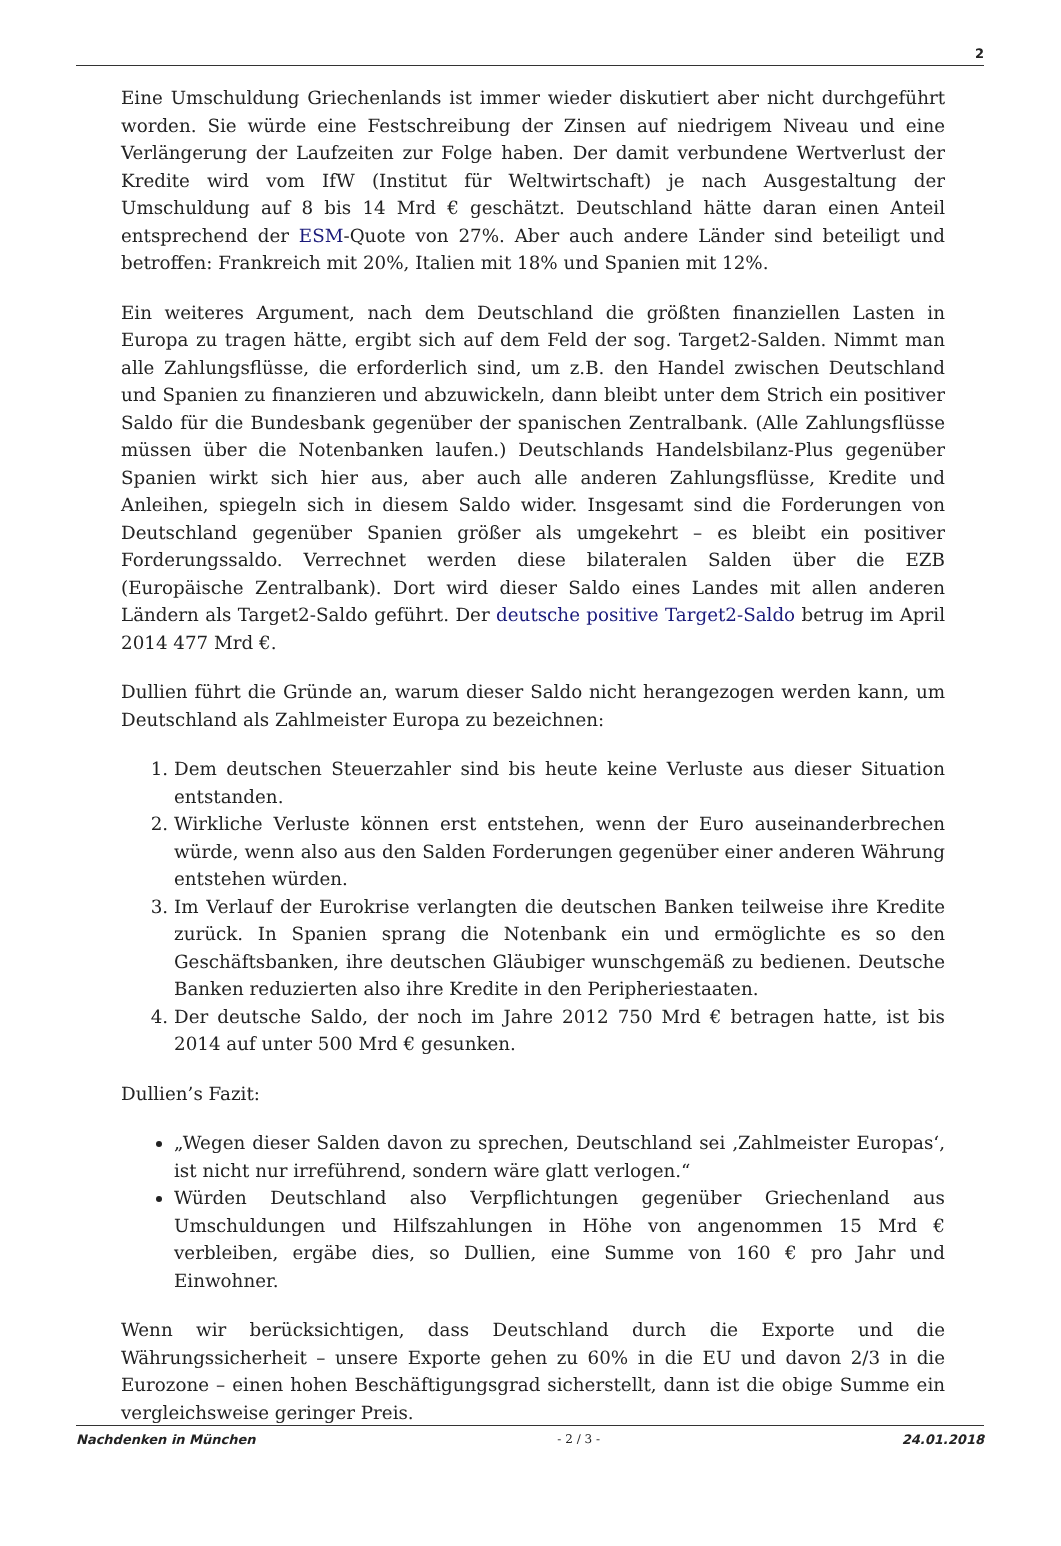2
Eine Umschuldung Griechenlands ist immer wieder diskutiert aber nicht durchgeführt worden. Sie würde eine Festschreibung der Zinsen auf niedrigem Niveau und eine Verlängerung der Laufzeiten zur Folge haben. Der damit verbundene Wertverlust der Kredite wird vom IfW (Institut für Weltwirtschaft) je nach Ausgestaltung der Umschuldung auf 8 bis 14 Mrd € geschätzt. Deutschland hätte daran einen Anteil entsprechend der ESM-Quote von 27%. Aber auch andere Länder sind beteiligt und betroffen: Frankreich mit 20%, Italien mit 18% und Spanien mit 12%.
Ein weiteres Argument, nach dem Deutschland die größten finanziellen Lasten in Europa zu tragen hätte, ergibt sich auf dem Feld der sog. Target2-Salden. Nimmt man alle Zahlungsflüsse, die erforderlich sind, um z.B. den Handel zwischen Deutschland und Spanien zu finanzieren und abzuwickeln, dann bleibt unter dem Strich ein positiver Saldo für die Bundesbank gegenüber der spanischen Zentralbank. (Alle Zahlungsflüsse müssen über die Notenbanken laufen.) Deutschlands Handelsbilanz-Plus gegenüber Spanien wirkt sich hier aus, aber auch alle anderen Zahlungsflüsse, Kredite und Anleihen, spiegeln sich in diesem Saldo wider. Insgesamt sind die Forderungen von Deutschland gegenüber Spanien größer als umgekehrt – es bleibt ein positiver Forderungssaldo. Verrechnet werden diese bilateralen Salden über die EZB (Europäische Zentralbank). Dort wird dieser Saldo eines Landes mit allen anderen Ländern als Target2-Saldo geführt. Der deutsche positive Target2-Saldo betrug im April 2014 477 Mrd €.
Dullien führt die Gründe an, warum dieser Saldo nicht herangezogen werden kann, um Deutschland als Zahlmeister Europa zu bezeichnen:
1. Dem deutschen Steuerzahler sind bis heute keine Verluste aus dieser Situation entstanden.
2. Wirkliche Verluste können erst entstehen, wenn der Euro auseinanderbrechen würde, wenn also aus den Salden Forderungen gegenüber einer anderen Währung entstehen würden.
3. Im Verlauf der Eurokrise verlangten die deutschen Banken teilweise ihre Kredite zurück. In Spanien sprang die Notenbank ein und ermöglichte es so den Geschäftsbanken, ihre deutschen Gläubiger wunschgemäß zu bedienen. Deutsche Banken reduzierten also ihre Kredite in den Peripheriestaaten.
4. Der deutsche Saldo, der noch im Jahre 2012 750 Mrd € betragen hatte, ist bis 2014 auf unter 500 Mrd € gesunken.
Dullien’s Fazit:
„Wegen dieser Salden davon zu sprechen, Deutschland sei ‚Zahlmeister Europas‘, ist nicht nur irreführend, sondern wäre glatt verlogen.“
Würden Deutschland also Verpflichtungen gegenüber Griechenland aus Umschuldungen und Hilfszahlungen in Höhe von angenommen 15 Mrd € verbleiben, ergäbe dies, so Dullien, eine Summe von 160 € pro Jahr und Einwohner.
Wenn wir berücksichtigen, dass Deutschland durch die Exporte und die Währungssicherheit – unsere Exporte gehen zu 60% in die EU und davon 2/3 in die Eurozone – einen hohen Beschäftigungsgrad sicherstellt, dann ist die obige Summe ein vergleichsweise geringer Preis.
Nachdenken in München - 2 / 3 - 24.01.2018